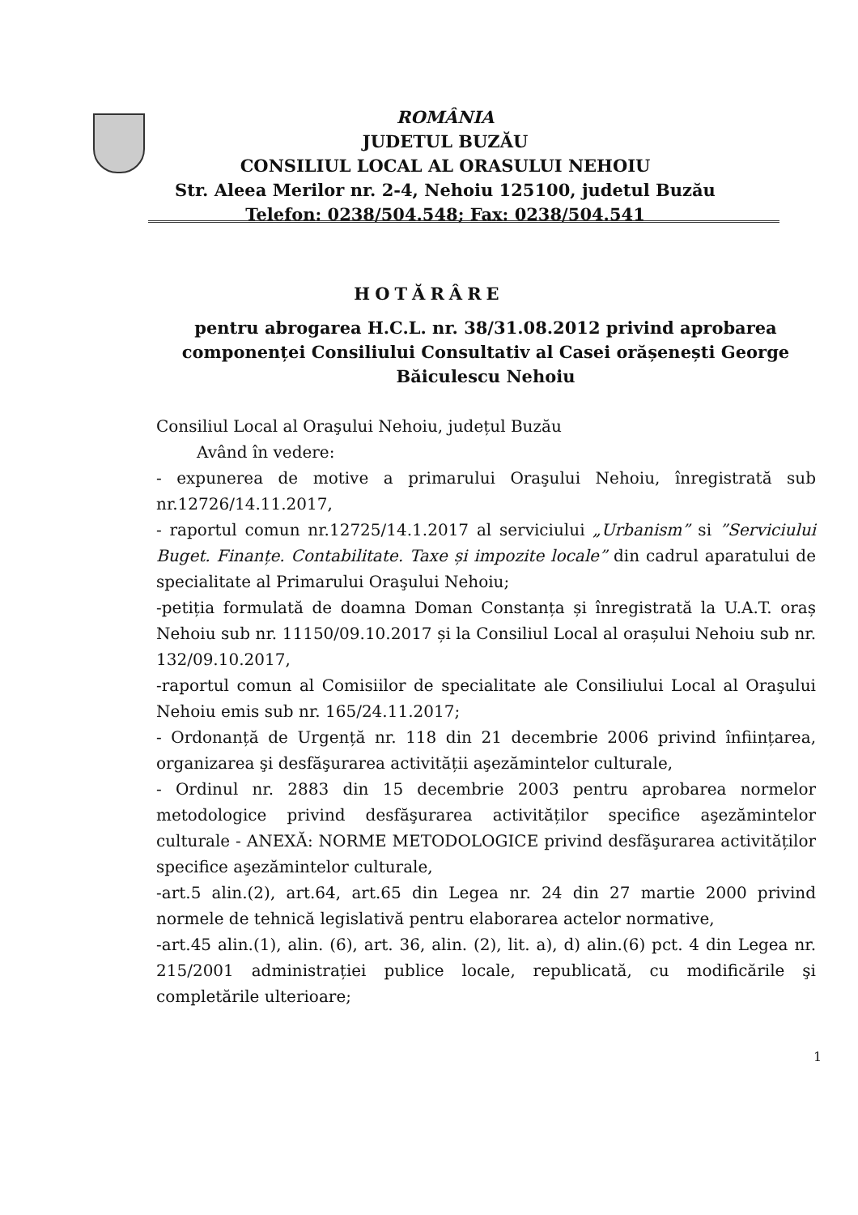ROMÂNIA
JUDETUL BUZĂU
CONSILIUL LOCAL AL ORASULUI NEHOIU
Str. Aleea Merilor nr. 2-4, Nehoiu 125100, judetul Buzău
Telefon: 0238/504.548; Fax: 0238/504.541
HOTĂRÂRE
pentru abrogarea H.C.L. nr. 38/31.08.2012 privind aprobarea componenței Consiliului Consultativ al Casei orășenești George Băiculescu Nehoiu
Consiliul Local al Oraşului Nehoiu, județul Buzău
Având în vedere:
- expunerea de motive a primarului Oraşului Nehoiu, înregistrată sub nr.12726/14.11.2017,
- raportul comun nr.12725/14.1.2017 al serviciului „Urbanism” si ”Serviciului Buget. Finanțe. Contabilitate. Taxe și impozite locale” din cadrul aparatului de specialitate al Primarului Oraşului Nehoiu;
-petiția formulată de doamna Doman Constanța și înregistrată la U.A.T. oraș Nehoiu sub nr. 11150/09.10.2017 și la Consiliul Local al orașului Nehoiu sub nr. 132/09.10.2017,
-raportul comun al Comisiilor de specialitate ale Consiliului Local al Oraşului Nehoiu emis sub nr. 165/24.11.2017;
- Ordonanță de Urgență nr. 118 din 21 decembrie 2006 privind înființarea, organizarea şi desfăşurarea activității aşezămintelor culturale,
- Ordinul nr. 2883 din 15 decembrie 2003 pentru aprobarea normelor metodologice privind desfăşurarea activităților specifice aşezămintelor culturale - ANEXĂ: NORME METODOLOGICE privind desfăşurarea activităților specifice aşezămintelor culturale,
-art.5 alin.(2), art.64, art.65 din Legea nr. 24 din 27 martie 2000 privind normele de tehnică legislativă pentru elaborarea actelor normative,
-art.45 alin.(1), alin. (6), art. 36, alin. (2), lit. a), d) alin.(6) pct. 4 din Legea nr. 215/2001 administrației publice locale, republicată, cu modificările şi completările ulterioare;
1